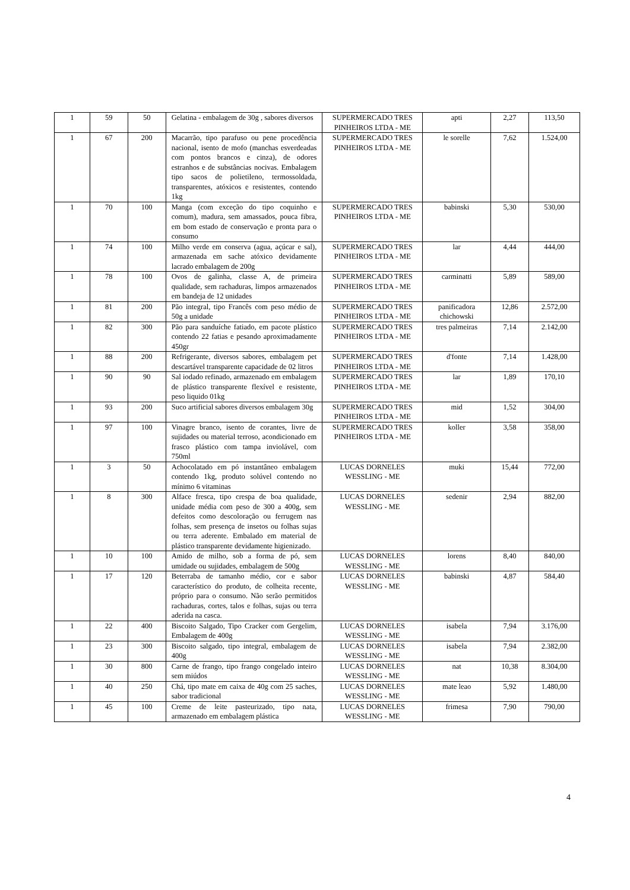| 1 | 59 | 50 | Gelatina - embalagem de 30g , sabores diversos | SUPERMERCADO TRES PINHEIROS LTDA - ME | apti | 2,27 | 113,50 |
| 1 | 67 | 200 | Macarrão, tipo parafuso ou pene procedência nacional, isento de mofo (manchas esverdeadas com pontos brancos e cinza), de odores estranhos e de substâncias nocivas. Embalagem tipo sacos de polietileno, termossoldada, transparentes, atóxicos e resistentes, contendo 1kg | SUPERMERCADO TRES PINHEIROS LTDA - ME | le sorelle | 7,62 | 1.524,00 |
| 1 | 70 | 100 | Manga (com exceção do tipo coquinho e comum), madura, sem amassados, pouca fibra, em bom estado de conservação e pronta para o consumo | SUPERMERCADO TRES PINHEIROS LTDA - ME | babinski | 5,30 | 530,00 |
| 1 | 74 | 100 | Milho verde em conserva (agua, açúcar e sal), armazenada em sache atóxico devidamente lacrado embalagem de 200g | SUPERMERCADO TRES PINHEIROS LTDA - ME | lar | 4,44 | 444,00 |
| 1 | 78 | 100 | Ovos de galinha, classe A, de primeira qualidade, sem rachaduras, limpos armazenados em bandeja de 12 unidades | SUPERMERCADO TRES PINHEIROS LTDA - ME | carminatti | 5,89 | 589,00 |
| 1 | 81 | 200 | Pão integral, tipo Francês com peso médio de 50g a unidade | SUPERMERCADO TRES PINHEIROS LTDA - ME | panificadora chichowski | 12,86 | 2.572,00 |
| 1 | 82 | 300 | Pão para sanduíche fatiado, em pacote plástico contendo 22 fatias e pesando aproximadamente 450gr | SUPERMERCADO TRES PINHEIROS LTDA - ME | tres palmeiras | 7,14 | 2.142,00 |
| 1 | 88 | 200 | Refrigerante, diversos sabores, embalagem pet descartável transparente capacidade de 02 litros | SUPERMERCADO TRES PINHEIROS LTDA - ME | d'fonte | 7,14 | 1.428,00 |
| 1 | 90 | 90 | Sal iodado refinado, armazenado em embalagem de plástico transparente flexível e resistente, peso liquido 01kg | SUPERMERCADO TRES PINHEIROS LTDA - ME | lar | 1,89 | 170,10 |
| 1 | 93 | 200 | Suco artificial sabores diversos embalagem 30g | SUPERMERCADO TRES PINHEIROS LTDA - ME | mid | 1,52 | 304,00 |
| 1 | 97 | 100 | Vinagre branco, isento de corantes, livre de sujidades ou material terroso, acondicionado em frasco plástico com tampa inviolável, com 750ml | SUPERMERCADO TRES PINHEIROS LTDA - ME | koller | 3,58 | 358,00 |
| 1 | 3 | 50 | Achocolatado em pó instantâneo embalagem contendo 1kg, produto solúvel contendo no mínimo 6 vitaminas | LUCAS DORNELES WESSLING - ME | muki | 15,44 | 772,00 |
| 1 | 8 | 300 | Alface fresca, tipo crespa de boa qualidade, unidade média com peso de 300 a 400g, sem defeitos como descoloração ou ferrugem nas folhas, sem presença de insetos ou folhas sujas ou terra aderente. Embalado em material de plástico transparente devidamente higienizado. | LUCAS DORNELES WESSLING - ME | sedenir | 2,94 | 882,00 |
| 1 | 10 | 100 | Amido de milho, sob a forma de pó, sem umidade ou sujidades, embalagem de 500g | LUCAS DORNELES WESSLING - ME | lorens | 8,40 | 840,00 |
| 1 | 17 | 120 | Beterraba de tamanho médio, cor e sabor característico do produto, de colheita recente, próprio para o consumo. Não serão permitidos rachaduras, cortes, talos e folhas, sujas ou terra aderida na casca. | LUCAS DORNELES WESSLING - ME | babinski | 4,87 | 584,40 |
| 1 | 22 | 400 | Biscoito Salgado, Tipo Cracker com Gergelim, Embalagem de 400g | LUCAS DORNELES WESSLING - ME | isabela | 7,94 | 3.176,00 |
| 1 | 23 | 300 | Biscoito salgado, tipo integral, embalagem de 400g | LUCAS DORNELES WESSLING - ME | isabela | 7,94 | 2.382,00 |
| 1 | 30 | 800 | Carne de frango, tipo frango congelado inteiro sem miúdos | LUCAS DORNELES WESSLING - ME | nat | 10,38 | 8.304,00 |
| 1 | 40 | 250 | Chá, tipo mate em caixa de 40g com 25 saches, sabor tradicional | LUCAS DORNELES WESSLING - ME | mate leao | 5,92 | 1.480,00 |
| 1 | 45 | 100 | Creme de leite pasteurizado, tipo nata, armazenado em embalagem plástica | LUCAS DORNELES WESSLING - ME | frimesa | 7,90 | 790,00 |
4